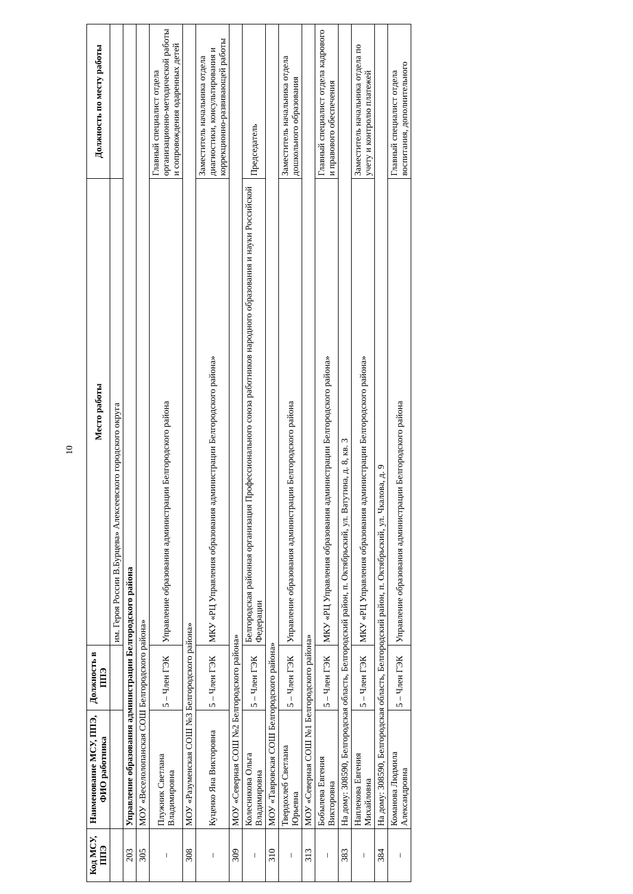10
| Код МСУ, ППЭ | Наименование МСУ, ППЭ, ФИО работника | Должность в ППЭ | Место работы | Должность по месту работы |
| --- | --- | --- | --- | --- |
| | | | им. Героя России В.Бурцева» Алексеевского городского округа | |
| 203 | Управление образования администрации Белгородского района | | | |
| 305 | МОУ «Веселолопанская СОШ Белгородского района» | | | |
| – | Плужник Светлана Владимировна | 5 – Член ГЭК | Управление образования администрации Белгородского района | Главный специалист отдела организационно-методической работы и сопровождения одаренных детей |
| 308 | МОУ «Разуменская СОШ №3 Белгородского района» | | | |
| – | Куценко Яна Викторовна | 5 – Член ГЭК | МКУ «РЦ Управления образования администрации Белгородского района» | Заместитель начальника отдела диагностики, консультирования и коррекционно-развивающей работы |
| 309 | МОУ «Северная СОШ №2 Белгородского района» | | | |
| – | Колесникова Ольга Владимировна | 5 – Член ГЭК | Белгородская районная организация Профессионального союза работников народного образования и науки Российской Федерации | Председатель |
| 310 | МОУ «Тавровская СОШ Белгородского района» | | | |
| – | Твердохлеб Светлана Юрьевна | 5 – Член ГЭК | Управление образования администрации Белгородского района | Заместитель начальника отдела дошкольного образования |
| 313 | МОУ «Северная СОШ №1 Белгородского района» | | | |
| – | Бобылева Евгения Викторовна | 5 – Член ГЭК | МКУ «РЦ Управления образования администрации Белгородского района» | Главный специалист отдела кадрового и правового обеспечения |
| 383 | На дому: 308590, Белгородская область, Белгородский район, п. Октябрьский, ул. Ватутина, д. 8, кв. 3 | | | |
| – | Наплекова Евгения Михайловна | 5 – Член ГЭК | МКУ «РЦ Управления образования администрации Белгородского района» | Заместитель начальника отдела по учету и контролю платежей |
| 384 | На дому: 308590, Белгородская область, Белгородский район, п. Октябрьский, ул. Чкалова, д. 9 | | | |
| – | Команова Людмила Александровна | 5 – Член ГЭК | Управление образования администрации Белгородского района | Главный специалист отдела воспитания, дополнительного |